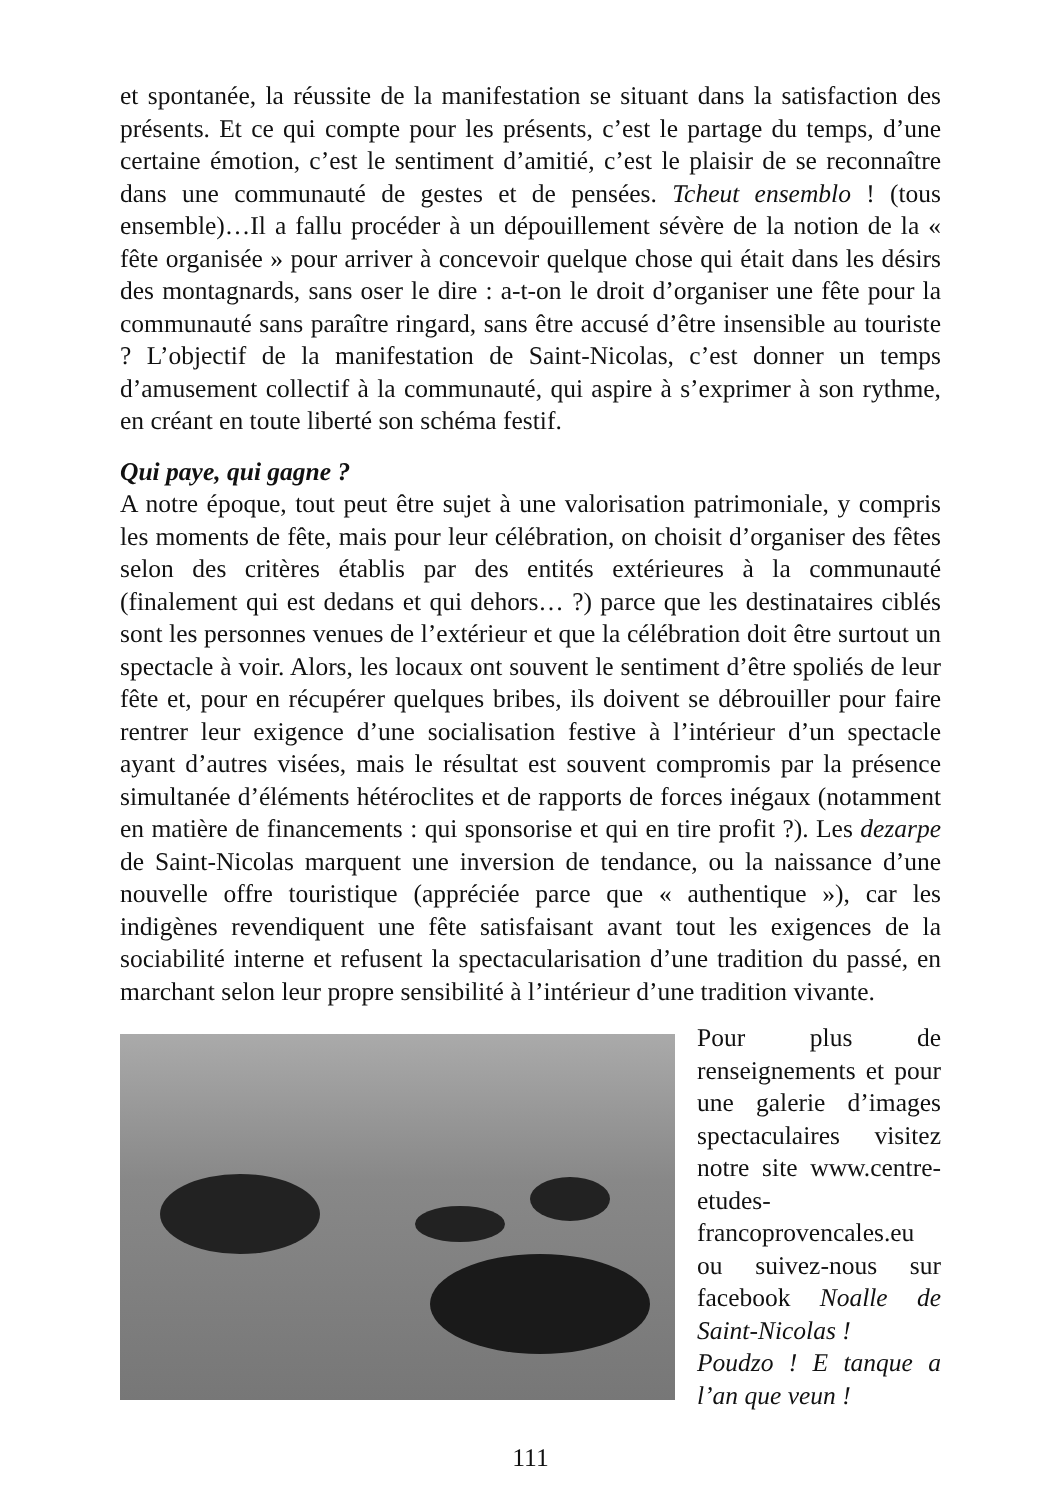et spontanée, la réussite de la manifestation se situant dans la satisfaction des présents. Et ce qui compte pour les présents, c’est le partage du temps, d’une certaine émotion, c’est le sentiment d’amitié, c’est le plaisir de se reconnaître dans une communauté de gestes et de pensées. Tcheut ensemblo ! (tous ensemble)…Il a fallu procéder à un dépouillement sévère de la notion de la « fête organisée » pour arriver à concevoir quelque chose qui était dans les désirs des montagnards, sans oser le dire : a-t-on le droit d’organiser une fête pour la communauté sans paraître ringard, sans être accusé d’être insensible au touriste ? L’objectif de la manifestation de Saint-Nicolas, c’est donner un temps d’amusement collectif à la communauté, qui aspire à s’exprimer à son rythme, en créant en toute liberté son schéma festif.
Qui paye, qui gagne ?
A notre époque, tout peut être sujet à une valorisation patrimoniale, y compris les moments de fête, mais pour leur célébration, on choisit d’organiser des fêtes selon des critères établis par des entités extérieures à la communauté (finalement qui est dedans et qui dehors… ?) parce que les destinataires ciblés sont les personnes venues de l’extérieur et que la célébration doit être surtout un spectacle à voir. Alors, les locaux ont souvent le sentiment d’être spoliés de leur fête et, pour en récupérer quelques bribes, ils doivent se débrouiller pour faire rentrer leur exigence d’une socialisation festive à l’intérieur d’un spectacle ayant d’autres visées, mais le résultat est souvent compromis par la présence simultanée d’éléments hétéroclites et de rapports de forces inégaux (notamment en matière de financements : qui sponsorise et qui en tire profit ?). Les dezarpe de Saint-Nicolas marquent une inversion de tendance, ou la naissance d’une nouvelle offre touristique (appréciée parce que « authentique »), car les indigènes revendiquent une fête satisfaisant avant tout les exigences de la sociabilité interne et refusent la spectacularisation d’une tradition du passé, en marchant selon leur propre sensibilité à l’intérieur d’une tradition vivante.
Pour plus de renseignements et pour une galerie d’images spectaculaires visitez notre site www.centre-etudes-francoprovencales.eu ou suivez-nous sur facebook Noalle de Saint-Nicolas !
Poudzo ! E tanque a l’an que veun !
111